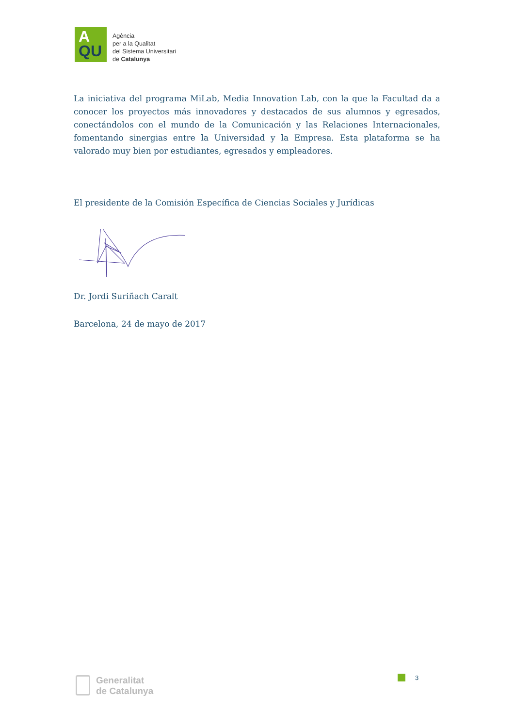A
QU
Agència
per a la Qualitat
del Sistema Universitari
de Catalunya
La iniciativa del programa MiLab, Media Innovation Lab, con la que la Facultad da a conocer los proyectos más innovadores y destacados de sus alumnos y egresados, conectándolos con el mundo de la Comunicación y las Relaciones Internacionales, fomentando sinergias entre la Universidad y la Empresa. Esta plataforma se ha valorado muy bien por estudiantes, egresados y empleadores.
El presidente de la Comisión Específica de Ciencias Sociales y Jurídicas
Dr. Jordi Suriñach Caralt
Barcelona, 24 de mayo de 2017
Generalitat
de Catalunya
3